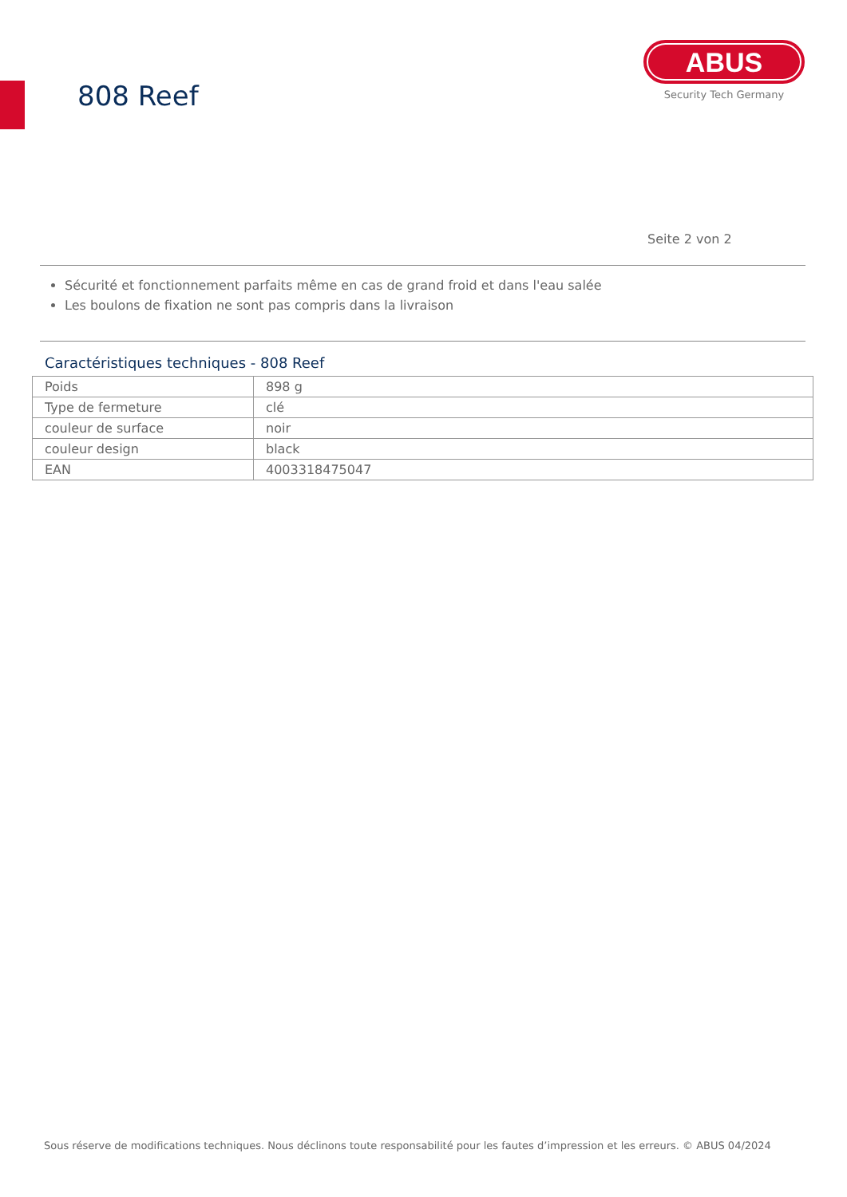808 Reef
ABUS
Security Tech Germany
Seite 2 von 2
Sécurité et fonctionnement parfaits même en cas de grand froid et dans l'eau salée
Les boulons de fixation ne sont pas compris dans la livraison
Caractéristiques techniques - 808 Reef
| Poids | 898 g |
| Type de fermeture | clé |
| couleur de surface | noir |
| couleur design | black |
| EAN | 4003318475047 |
Sous réserve de modifications techniques. Nous déclinons toute responsabilité pour les fautes d’impression et les erreurs. © ABUS 04/2024